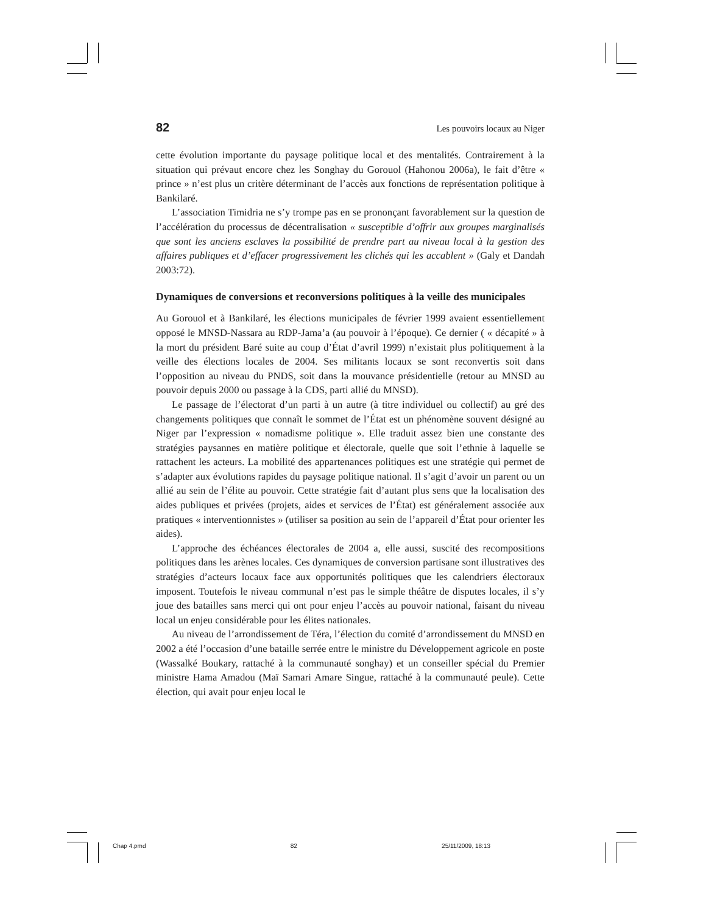82 Les pouvoirs locaux au Niger
cette évolution importante du paysage politique local et des mentalités. Contrairement à la situation qui prévaut encore chez les Songhay du Gorouol (Hahonou 2006a), le fait d’être « prince » n’est plus un critère déterminant de l’accès aux fonctions de représentation politique à Bankilaré.
L’association Timidria ne s’y trompe pas en se prononçant favorablement sur la question de l’accélération du processus de décentralisation « susceptible d’offrir aux groupes marginalisés que sont les anciens esclaves la possibilité de prendre part au niveau local à la gestion des affaires publiques et d’effacer progressivement les clichés qui les accablent » (Galy et Dandah 2003:72).
Dynamiques de conversions et reconversions politiques à la veille des municipales
Au Gorouol et à Bankilaré, les élections municipales de février 1999 avaient essentiellement opposé le MNSD-Nassara au RDP-Jama’a (au pouvoir à l’époque). Ce dernier ( « décapité » à la mort du président Baré suite au coup d’État d’avril 1999) n’existait plus politiquement à la veille des élections locales de 2004. Ses militants locaux se sont reconvertis soit dans l’opposition au niveau du PNDS, soit dans la mouvance présidentielle (retour au MNSD au pouvoir depuis 2000 ou passage à la CDS, parti allié du MNSD).
Le passage de l’électorat d’un parti à un autre (à titre individuel ou collectif) au gré des changements politiques que connaît le sommet de l’État est un phénomène souvent désigné au Niger par l’expression « nomadisme politique ». Elle traduit assez bien une constante des stratégies paysannes en matière politique et électorale, quelle que soit l’ethnie à laquelle se rattachent les acteurs. La mobilité des appartenances politiques est une stratégie qui permet de s’adapter aux évolutions rapides du paysage politique national. Il s’agit d’avoir un parent ou un allié au sein de l’élite au pouvoir. Cette stratégie fait d’autant plus sens que la localisation des aides publiques et privées (projets, aides et services de l’État) est généralement associée aux pratiques « interventionnistes » (utiliser sa position au sein de l’appareil d’État pour orienter les aides).
L’approche des échéances électorales de 2004 a, elle aussi, suscité des recompositions politiques dans les arènes locales. Ces dynamiques de conversion partisane sont illustratives des stratégies d’acteurs locaux face aux opportunités politiques que les calendriers électoraux imposent. Toutefois le niveau communal n’est pas le simple théâtre de disputes locales, il s’y joue des batailles sans merci qui ont pour enjeu l’accès au pouvoir national, faisant du niveau local un enjeu considérable pour les élites nationales.
Au niveau de l’arrondissement de Téra, l’élection du comité d’arrondissement du MNSD en 2002 a été l’occasion d’une bataille serrée entre le ministre du Développement agricole en poste (Wassalké Boukary, rattaché à la communauté songhay) et un conseiller spécial du Premier ministre Hama Amadou (Maï Samari Amare Singue, rattaché à la communauté peule). Cette élection, qui avait pour enjeu local le
Chap 4.pmd 82 25/11/2009, 18:13